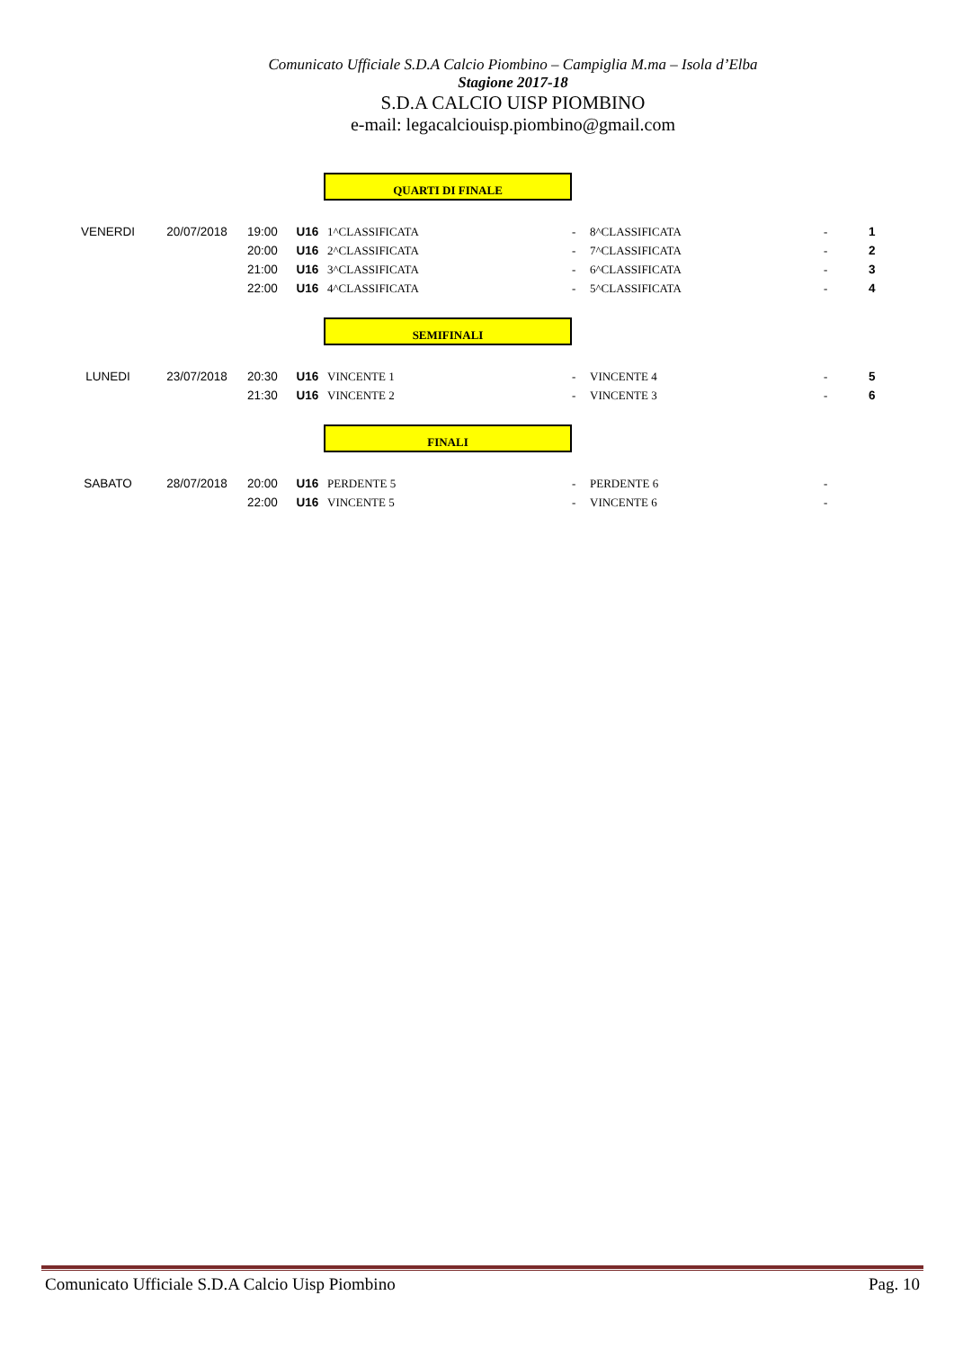Comunicato Ufficiale S.D.A Calcio Piombino – Campiglia M.ma – Isola d’Elba
Stagione 2017-18
S.D.A CALCIO UISP PIOMBINO
e-mail: legacalciouisp.piombino@gmail.com
QUARTI DI FINALE
| VENERDI | 20/07/2018 | 19:00 | U16 | 1^CLASSIFICATA | - | 8^CLASSIFICATA | - | 1 |
| | | 20:00 | U16 | 2^CLASSIFICATA | - | 7^CLASSIFICATA | - | 2 |
| | | 21:00 | U16 | 3^CLASSIFICATA | - | 6^CLASSIFICATA | - | 3 |
| | | 22:00 | U16 | 4^CLASSIFICATA | - | 5^CLASSIFICATA | - | 4 |
SEMIFINALI
| LUNEDI | 23/07/2018 | 20:30 | U16 | VINCENTE 1 | - | VINCENTE 4 | - | 5 |
| | | 21:30 | U16 | VINCENTE 2 | - | VINCENTE 3 | - | 6 |
FINALI
| SABATO | 28/07/2018 | 20:00 | U16 | PERDENTE 5 | - | PERDENTE 6 | - | |
| | | 22:00 | U16 | VINCENTE 5 | - | VINCENTE 6 | - | |
Comunicato Ufficiale S.D.A Calcio Uisp Piombino Pag. 10